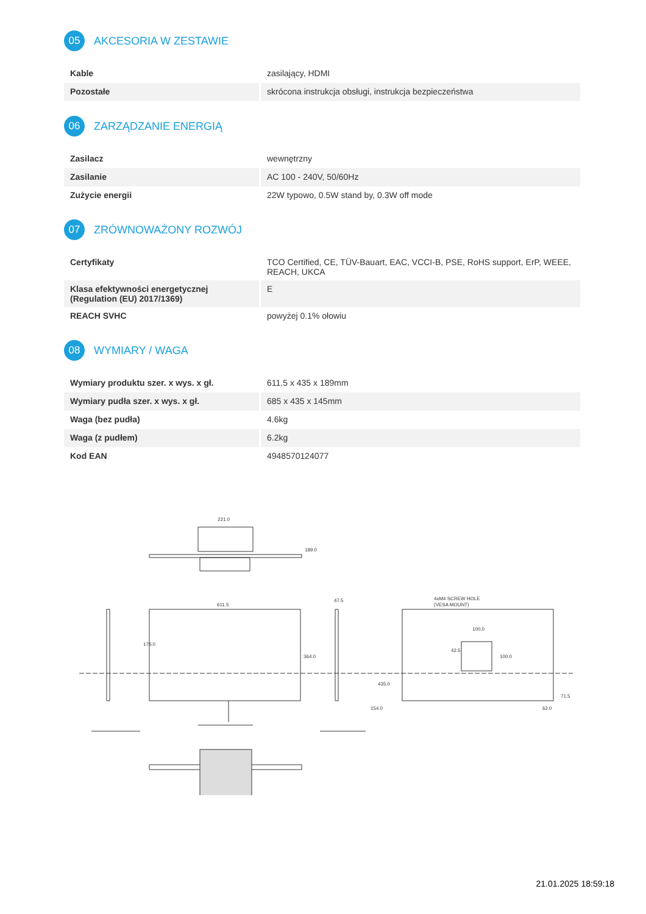05
AKCESORIA W ZESTAWIE
| Kable | zasilający, HDMI |
| Pozostałe | skrócona instrukcja obsługi, instrukcja bezpieczeństwa |
06
ZARZĄDZANIE ENERGIĄ
| Zasilacz | wewnętrzny |
| Zasilanie | AC 100 - 240V, 50/60Hz |
| Zużycie energii | 22W typowo, 0.5W stand by, 0.3W off mode |
07
ZRÓWNOWAŻONY ROZWÓJ
| Certyfikaty | TCO Certified, CE, TÜV-Bauart, EAC, VCCI-B, PSE, RoHS support, ErP, WEEE, REACH, UKCA |
| Klasa efektywności energetycznej (Regulation (EU) 2017/1369) | E |
| REACH SVHC | powyżej 0.1% ołowiu |
08
WYMIARY / WAGA
| Wymiary produktu szer. x wys. x gł. | 611.5 x 435 x 189mm |
| Wymiary pudła szer. x wys. x gł. | 685 x 435 x 145mm |
| Waga (bez pudła) | 4.6kg |
| Waga (z pudłem) | 6.2kg |
| Kod EAN | 4948570124077 |
221.0
189.0
611.5
175.0
364.0
47.5
435.0
154.0
4xM4 SCREW HOLE
(VESA MOUNT)
100.0
42.5
100.0
71.5
62.0
21.01.2025 18:59:18